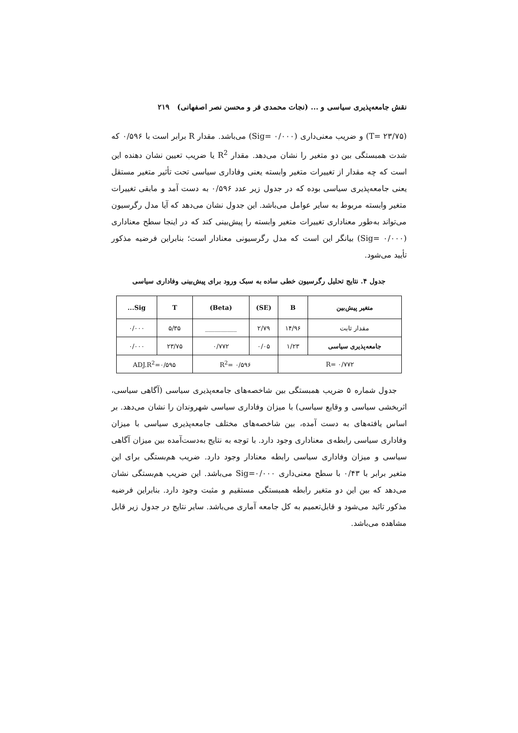نقش جامعه‌پذیری سیاسی و ... (نجات محمدی فر و محسن نصر اصفهانی) ۲۱۹
(T= ۲۳/۷۵) و ضریب معنی‌داری (Sig= ۰/۰۰۰) می‌باشد. مقدار R برابر است با ۰/۵۹۶ که شدت همبستگی بین دو متغیر را نشان می‌دهد. مقدار R<sup>2</sup> یا ضریب تعیین نشان دهنده این است که چه مقدار از تغییرات متغیر وابسته یعنی وفاداری سیاسی تحت تأثیر متغیر مستقل یعنی جامعه‌پذیری سیاسی بوده که در جدول زیر عدد ۰/۵۹۶ به دست آمد و مابقی تغییرات متغیر وابسته مربوط به سایر عوامل می‌باشد. این جدول نشان می‌دهد که آیا مدل رگرسیون می‌تواند به‌طور معناداری تغییرات متغیر وابسته را پیش‌بینی کند که در اینجا سطح معناداری (Sig= ۰/۰۰۰) بیانگر این است که مدل رگرسیونی معنادار است؛ بنابراین فرضیه مذکور تأیید می‌شود.
جدول ۴. نتایج تحلیل رگرسیون خطی ساده به سبک ورود برای پیش‌بینی وفاداری سیاسی
| متغیر پیش‌بین | B | (SE) | (Beta) | T | Sig... |
| --- | --- | --- | --- | --- | --- |
| مقدار ثابت | ۱۴/۹۶ | ۲/۷۹ | __________ | ۵/۳۵ | ۰/۰۰۰ |
| جامعه‌پذیری سیاسی | ۱/۲۳ | ۰/۰۵ | ۰/۷۷۲ | ۲۳/۷۵ | ۰/۰۰۰ |
| R= ۰/۷۷۲ | | R<sup>2</sup>= ۰/۵۹۶ | | ADJ.R<sup>2</sup>=۰/۵۹۵ | |
جدول شماره ۵ ضریب همبستگی بین شاخصه‌های جامعه‌پذیری سیاسی (آگاهی سیاسی، اثربخشی سیاسی و وقایع سیاسی) با میزان وفاداری سیاسی شهروندان را نشان می‌دهد. بر اساس یافته‌های به دست آمده، بین شاخصه‌های مختلف جامعه‌پذیری سیاسی با میزان وفاداری سیاسی رابطه‌ی معناداری وجود دارد. با توجه به نتایج به‌دست‌آمده بین میزان آگاهی سیاسی و میزان وفاداری سیاسی رابطه معنادار وجود دارد. ضریب هم‌بستگی برای این متغیر برابر با ۰/۴۳ با سطح معنی‌داری Sig=۰/۰۰۰ می‌باشد. این ضریب هم‌بستگی نشان می‌دهد که بین این دو متغیر رابطه همبستگی مستقیم و مثبت وجود دارد. بنابراین فرضیه مذکور تائید می‌شود و قابل‌تعمیم به کل جامعه آماری می‌باشد. سایر نتایج در جدول زیر قابل مشاهده می‌باشد.